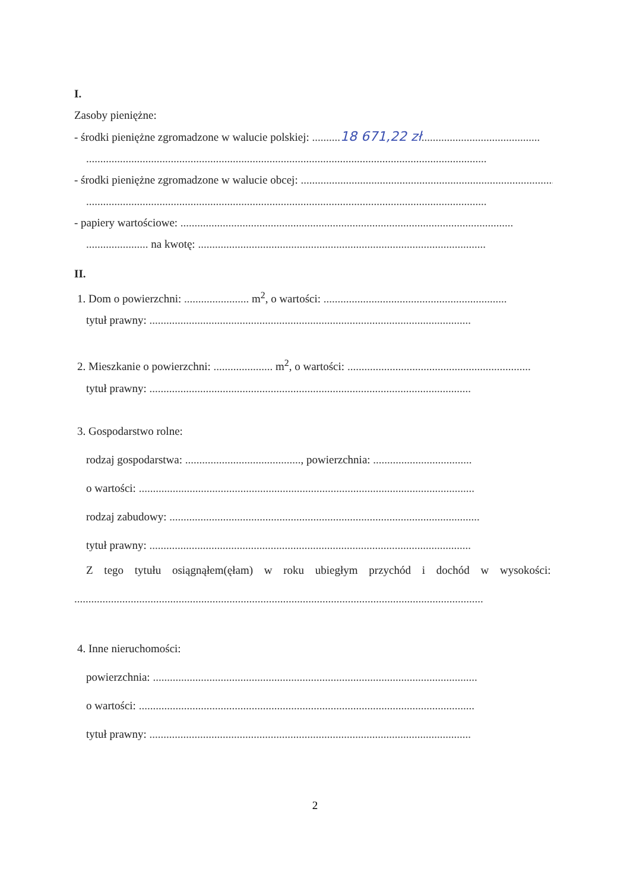I.
Zasoby pieniężne:
- środki pieniężne zgromadzone w walucie polskiej: .......... 18 671,22 zł..........................................
..............................................................................................................................................
- środki pieniężne zgromadzone w walucie obcej: ..........................................................................................
..............................................................................................................................................
- papiery wartościowe: ......................................................................................................................
...................... na kwotę: ......................................................................................................
II.
1. Dom o powierzchni: ....................... m<sup>2</sup>, o wartości: .................................................................
tytuł prawny: ..................................................................................................................
2. Mieszkanie o powierzchni: ..................... m<sup>2</sup>, o wartości: .................................................................
tytuł prawny: ..................................................................................................................
3. Gospodarstwo rolne:
rodzaj gospodarstwa: ........................................., powierzchnia: ...................................
o wartości: .......................................................................................................................
rodzaj zabudowy: ..............................................................................................................
tytuł prawny: ..................................................................................................................
Z tego tytułu osiągnąłem(ęłam) w roku ubiegłym przychód i dochód w wysokości:
.................................................................................................................................................
4. Inne nieruchomości:
powierzchnia: ...................................................................................................................
o wartości: .......................................................................................................................
tytuł prawny: ..................................................................................................................
2